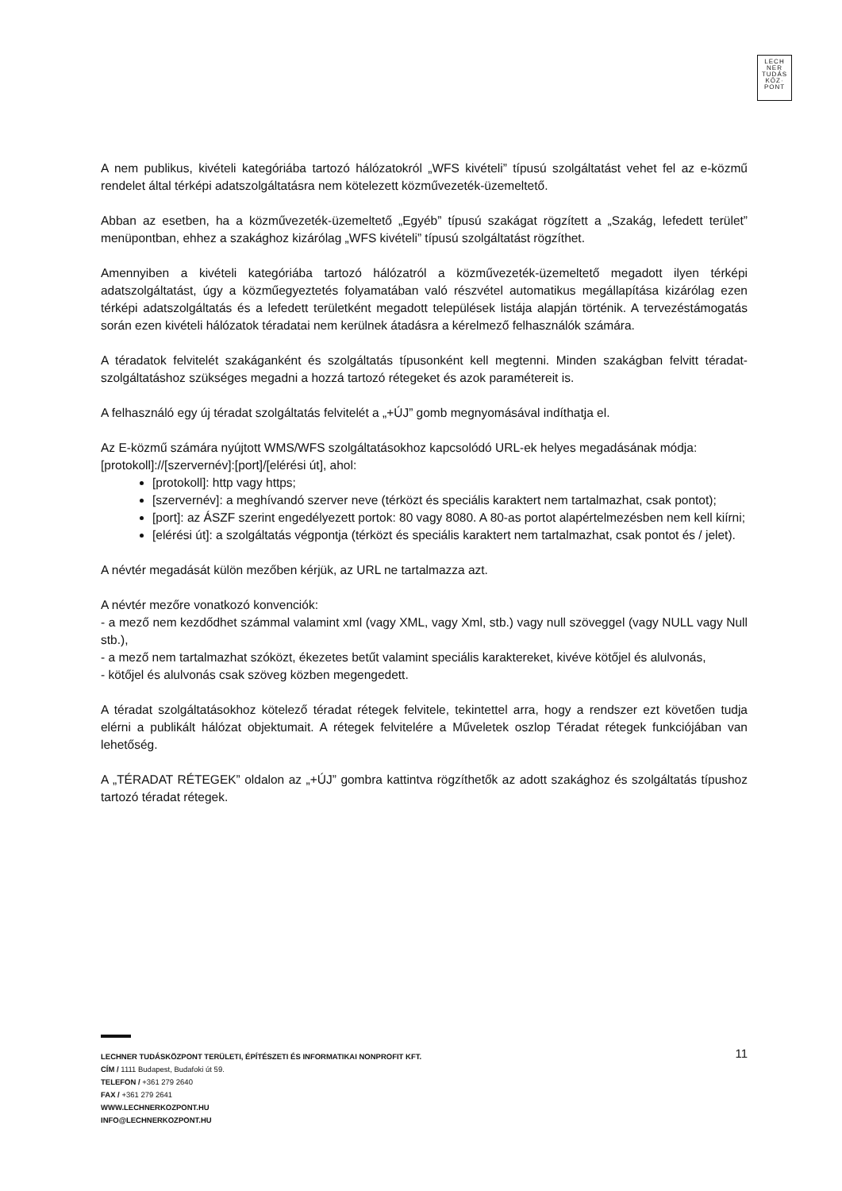LECH
NER
TUDÁS
KÖZ·
PONT
A nem publikus, kivételi kategóriába tartozó hálózatokról „WFS kivételi” típusú szolgáltatást vehet fel az e-közmű rendelet által térképi adatszolgáltatásra nem kötelezett közművezeték-üzemeltető.
Abban az esetben, ha a közművezeték-üzemeltető „Egyéb” típusú szakágat rögzített a „Szakág, lefedett terület” menüpontban, ehhez a szakághoz kizárólag „WFS kivételi” típusú szolgáltatást rögzíthet.
Amennyiben a kivételi kategóriába tartozó hálózatról a közművezeték-üzemeltető megadott ilyen térképi adatszolgáltatást, úgy a közműegyeztetés folyamatában való részvétel automatikus megállapítása kizárólag ezen térképi adatszolgáltatás és a lefedett területként megadott települések listája alapján történik. A tervezéstámogatás során ezen kivételi hálózatok téradatai nem kerülnek átadásra a kérelmező felhasználók számára.
A téradatok felvitelét szakáganként és szolgáltatás típusonként kell megtenni. Minden szakágban felvitt téradat-szolgáltatáshoz szükséges megadni a hozzá tartozó rétegeket és azok paramétereit is.
A felhasználó egy új téradat szolgáltatás felvitelét a „+ÚJ” gomb megnyomásával indíthatja el.
Az E-közmű számára nyújtott WMS/WFS szolgáltatásokhoz kapcsolódó URL-ek helyes megadásának módja:
[protokoll]://[szervernév]:[port]/[elérési út], ahol:
[protokoll]: http vagy https;
[szervernév]: a meghívandó szerver neve (térközt és speciális karaktert nem tartalmazhat, csak pontot);
[port]: az ÁSZF szerint engedélyezett portok: 80 vagy 8080. A 80-as portot alapértelmezésben nem kell kiírni;
[elérési út]: a szolgáltatás végpontja (térközt és speciális karaktert nem tartalmazhat, csak pontot és / jelet).
A névtér megadását külön mezőben kérjük, az URL ne tartalmazza azt.
A névtér mezőre vonatkozó konvenciók:
- a mező nem kezdődhet számmal valamint xml (vagy XML, vagy Xml, stb.) vagy null szöveggel (vagy NULL vagy Null stb.),
- a mező nem tartalmazhat szóközt, ékezetes betűt valamint speciális karaktereket, kivéve kötőjel és alulvonás,
- kötőjel és alulvonás csak szöveg közben megengedett.
A téradat szolgáltatásokhoz kötelező téradat rétegek felvitele, tekintettel arra, hogy a rendszer ezt követően tudja elérni a publikált hálózat objektumait. A rétegek felvitelére a Műveletek oszlop Téradat rétegek funkciójában van lehetőség.
A „TÉRADAT RÉTEGEK” oldalon az „+ÚJ” gombra kattintva rögzíthetők az adott szakághoz és szolgáltatás típushoz tartozó téradat rétegek.
11
LECHNER TUDÁSKÖZPONT TERÜLETI, ÉPÍTÉSZETI ÉS INFORMATIKAI NONPROFIT KFT.
CÍM / 1111 Budapest, Budafoki út 59.
TELEFON / +361 279 2640
FAX / +361 279 2641
WWW.LECHNERKOZPONT.HU
INFO@LECHNERKOZPONT.HU